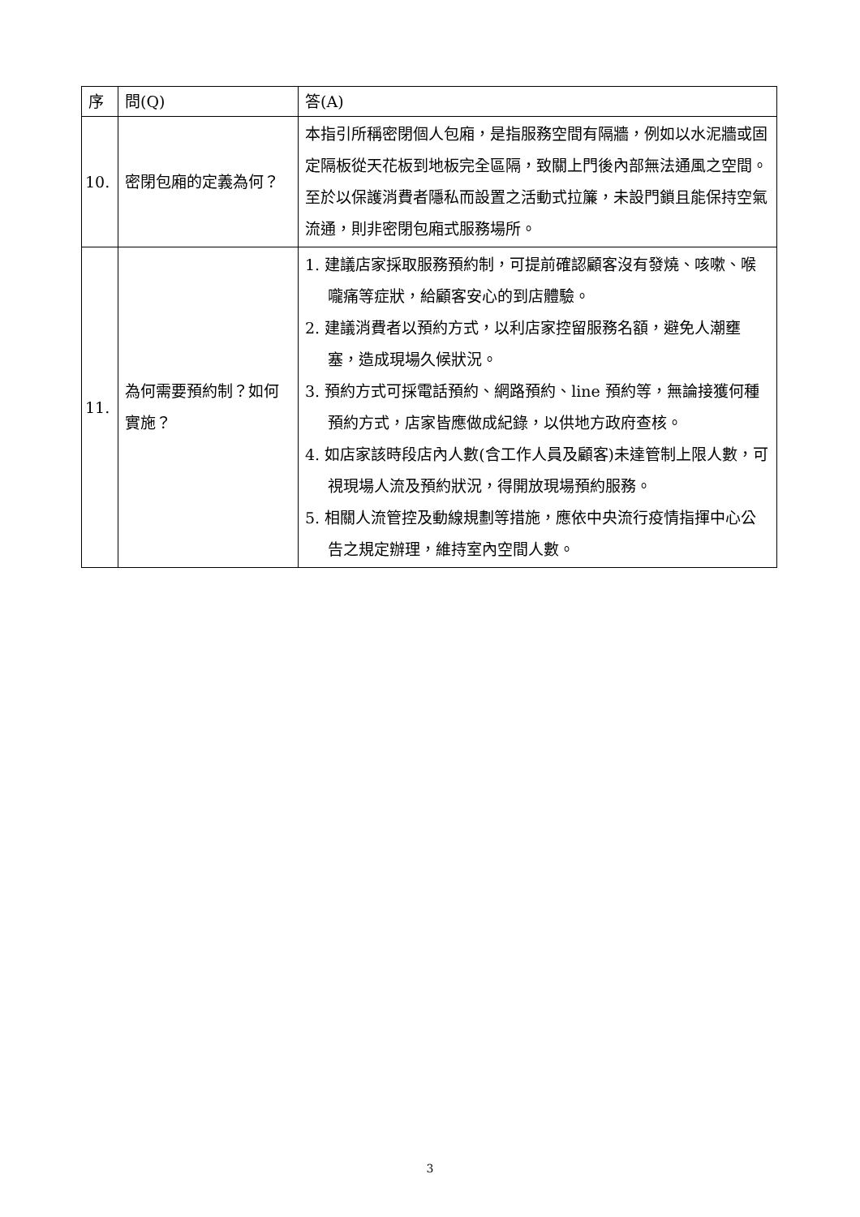| 序 | 問(Q) | 答(A) |
| --- | --- | --- |
| 10. | 密閉包廂的定義為何？ | 本指引所稱密閉個人包廂，是指服務空間有隔牆，例如以水泥牆或固定隔板從天花板到地板完全區隔，致關上門後內部無法通風之空間。 至於以保護消費者隱私而設置之活動式拉簾，未設門鎖且能保持空氣流通，則非密閉包廂式服務場所。 |
| 11. | 為何需要預約制？如何實施？ | 1. 建議店家採取服務預約制，可提前確認顧客沒有發燒、咳嗽、喉嚨痛等症狀，給顧客安心的到店體驗。 2. 建議消費者以預約方式，以利店家控留服務名額，避免人潮壅塞，造成現場久候狀況。 3. 預約方式可採電話預約、網路預約、line 預約等，無論接獲何種預約方式，店家皆應做成紀錄，以供地方政府查核。 4. 如店家該時段店內人數(含工作人員及顧客)未達管制上限人數，可視現場人流及預約狀況，得開放現場預約服務。 5. 相關人流管控及動線規劃等措施，應依中央流行疫情指揮中心公告之規定辦理，維持室內空間人數。 |
3